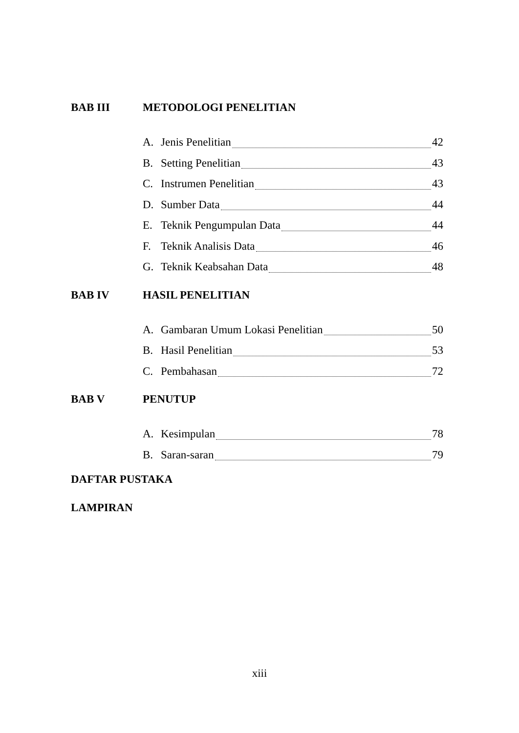BAB III METODOLOGI PENELITIAN
A. Jenis Penelitian 42
B. Setting Penelitian 43
C. Instrumen Penelitian 43
D. Sumber Data 44
E. Teknik Pengumpulan Data 44
F. Teknik Analisis Data 46
G. Teknik Keabsahan Data 48
BAB IV HASIL PENELITIAN
A. Gambaran Umum Lokasi Penelitian 50
B. Hasil Penelitian 53
C. Pembahasan 72
BAB V PENUTUP
A. Kesimpulan 78
B. Saran-saran 79
DAFTAR PUSTAKA
LAMPIRAN
xiii